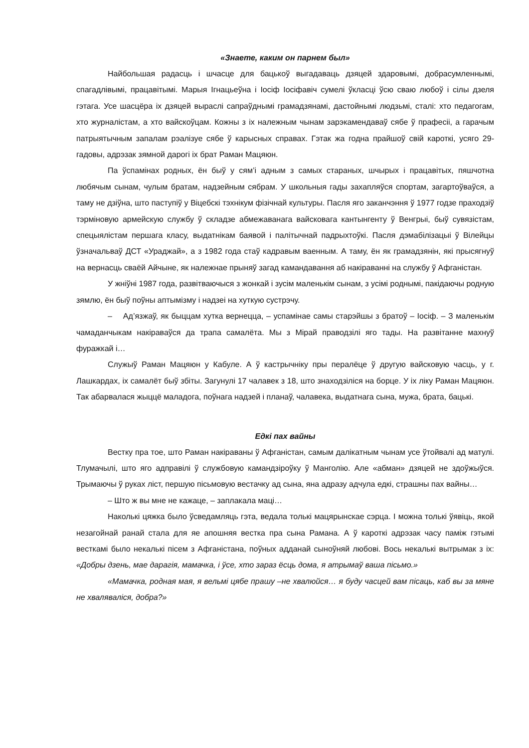«Знаете, каким он парнем был»
Найбольшая радасць і шчасце для бацькоў выгадаваць дзяцей здаровымі, добрасумленнымі, спагадлівымі, працавітымі. Марыя Ігнацьеўна і Іосіф Іосіфавіч сумелі ўкласці ўсю сваю любоў і сілы дзеля гэтага. Усе шасцёра іх дзяцей выраслі сапраўднымі грамадзянамі, дастойнымі людзьмі, сталі: хто педагогам, хто журналістам, а хто вайскоўцам. Кожны з іх належным чынам зарэкамендаваў сябе ў прафесіі, а гарачым патрыятычным запалам рэалізуе сябе ў карысных справах. Гэтак жа годна прайшоў свій кароткі, усяго 29-гадовы, адрэзак зямной дарогі іх брат Раман Мацяюн.
Па ўспамінах родных, ён быў у сям’і адным з самых стараных, шчырых і працавітых, пяшчотна любячым сынам, чулым братам, надзейным сябрам. У школьныя гады захапляўся спортам, загартоўваўся, а таму не дзіўна, што паступіў у Віцебскі тэхнікум фізічнай культуры. Пасля яго заканчэння ў 1977 годзе праходзіў тэрміновую армейскую службу ў складзе абмежаванага вайсковага кантынгенту ў Венгрыі, быў сувязістам, спецыялістам першага класу, выдатнікам баявой і палітычнай падрыхтоўкі. Пасля дэмабілізацыі ў Вілейцы ўзначальваў ДСТ «Ураджай», а з 1982 года стаў кадравым ваенным. А таму, ён як грамадзянін, які прысягнуў на вернасць сваёй Айчыне, як належнае прыняў загад камандавання аб накіраванні на службу ў Афганістан.
У жніўні 1987 года, развітваючыся з жонкай і зусім маленькім сынам, з усімі роднымі, пакідаючы родную зямлю, ён быў поўны аптымізму і надзеі на хуткую сустрэчу.
– Ад’язжаў, як быццам хутка вернецца, – успамінае самы старэйшы з братоў – Іосіф. – З маленькім чамаданчыкам накіраваўся да трапа самалёта. Мы з Мірай праводзілі яго тады. На развітанне махнуў фуражкай і…
Служыў Раман Мацяюн у Кабуле. А ў кастрычніку пры пералёце ў другую вайсковую часць, у г. Лашкардах, іх самалёт быў збіты. Загунулі 17 чалавек з 18, што знаходзіліся на борце. У іх ліку Раман Мацяюн. Так абарвалася жыццё маладога, поўнага надзей і планаў, чалавека, выдатнага сына, мужа, брата, бацькі.
Едкі пах вайны
Вестку пра тое, што Раман накіраваны ў Афганістан, самым далікатным чынам усе ўтойвалі ад матулі. Тлумачылі, што яго адправілі ў службовую камандзіроўку ў Манголію. Але «абман» дзяцей не здоўжыўся. Трымаючы ў руках ліст, першую пісьмовую вестачку ад сына, яна адразу адчула едкі, страшны пах вайны…
– Што ж вы мне не кажаце, – заплакала маці…
Наколькі цяжка было ўсведамляць гэта, ведала толькі мацярынскае сэрца. І можна толькі ўявіць, якой незагойнай ранай стала для яе апошняя вестка пра сына Рамана. А ў кароткі адрэзак часу паміж гэтымі весткамі было некалькі пісем з Афганістана, поўных адданай сыноўняй любові. Вось некалькі вытрымак з іх: «Добры дзень, мае дарагія, мамачка, і ўсе, хто зараз ёсць дома, я атрымаў ваша пісьмо.»
«Мамачка, родная мая, я вельмі цябе прашу –не хвалюйся… я буду часцей вам пісаць, каб вы за мяне не хваляваліся, добра?»